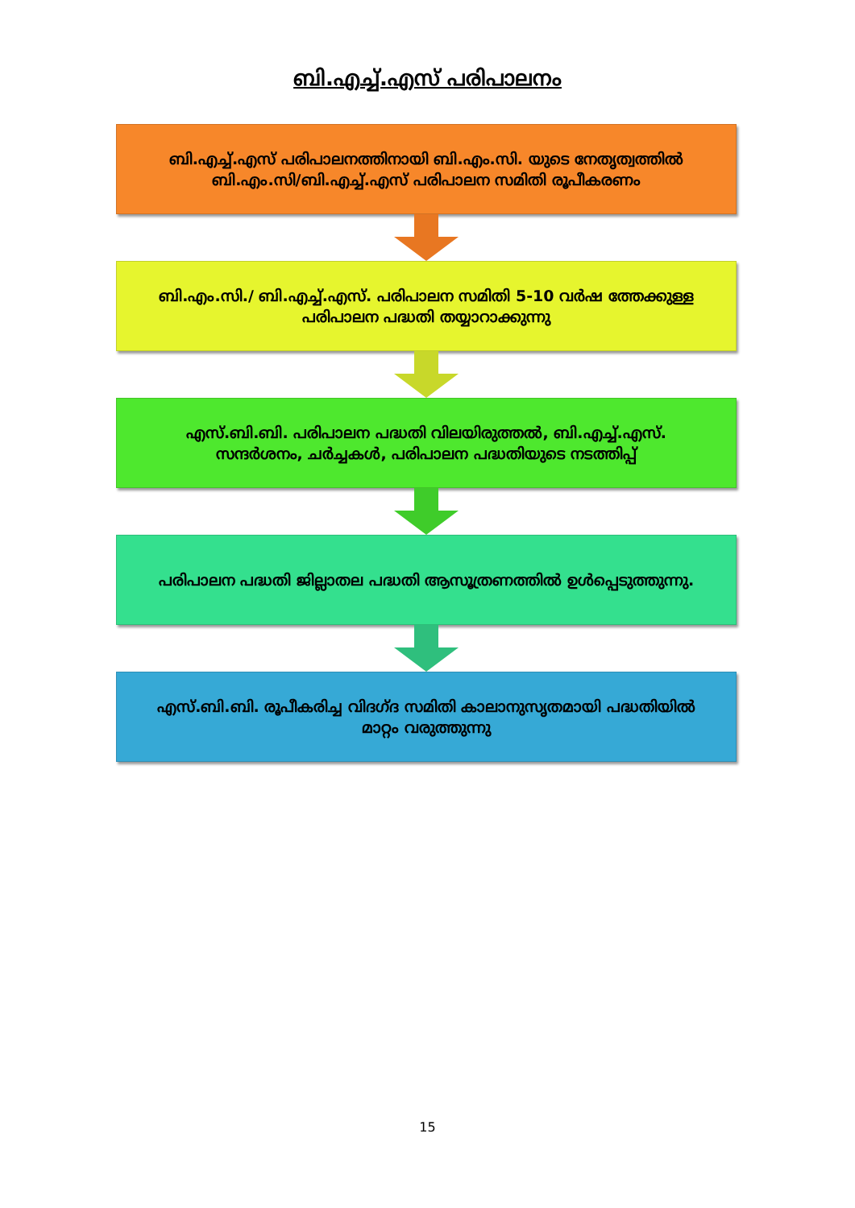ബി.എച്ച്.എസ് പരിപാലനം
ബി.എച്ച്.എസ് പരിപാലനത്തിനായി ബി.എം.സി. യുടെ നേതൃത്വത്തിൽ ബി.എം.സി/ബി.എച്ച്.എസ് പരിപാലന സമിതി രൂപീകരണം
ബി.എം.സി./ ബി.എച്ച്.എസ്. പരിപാലന സമിതി 5-10 വർഷ ത്തേക്കുള്ള പരിപാലന പദ്ധതി തയ്യാറാക്കുന്നു
എസ്.ബി.ബി. പരിപാലന പദ്ധതി വിലയിരുത്തൽ, ബി.എച്ച്.എസ്. സന്ദർശനം, ചർച്ചകൾ, പരിപാലന പദ്ധതിയുടെ നടത്തിപ്പ്
പരിപാലന പദ്ധതി ജില്ലാതല പദ്ധതി ആസൂത്രണത്തിൽ ഉൾപ്പെടുത്തുന്നു.
എസ്.ബി.ബി. രൂപീകരിച്ച വിദഗ്ദ സമിതി കാലാനുസൃതമായി പദ്ധതിയിൽ മാറ്റം വരുത്തുന്നു
15